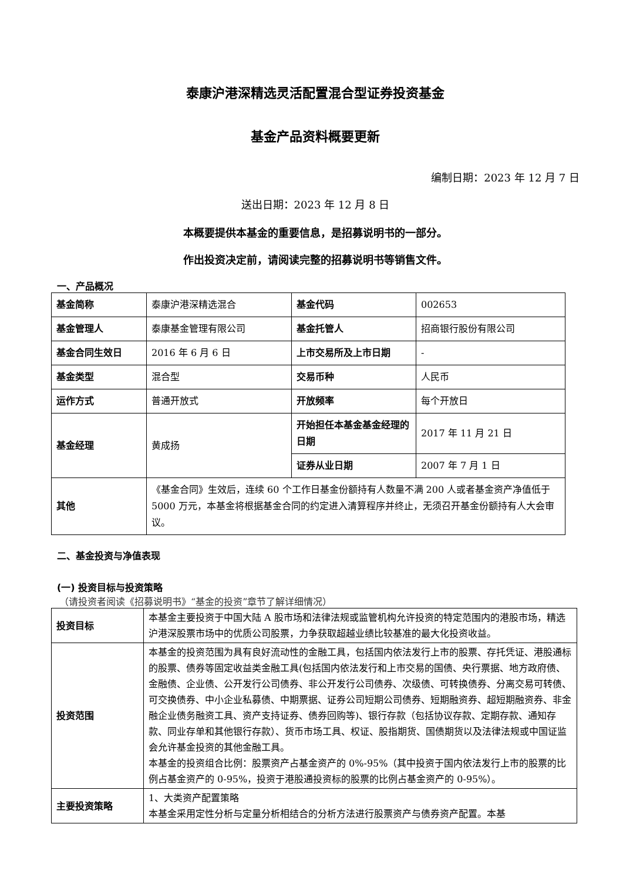泰康沪港深精选灵活配置混合型证券投资基金
基金产品资料概要更新
编制日期：2023 年 12 月 7 日
送出日期：2023 年 12 月 8 日
本概要提供本基金的重要信息，是招募说明书的一部分。
作出投资决定前，请阅读完整的招募说明书等销售文件。
一、产品概况
| 基金简称 | 泰康沪港深精选混合 | 基金代码 | 002653 |
| 基金管理人 | 泰康基金管理有限公司 | 基金托管人 | 招商银行股份有限公司 |
| 基金合同生效日 | 2016 年 6 月 6 日 | 上市交易所及上市日期 | - |
| 基金类型 | 混合型 | 交易币种 | 人民币 |
| 运作方式 | 普通开放式 | 开放频率 | 每个开放日 |
| 基金经理 | 黄成扬 | 开始担任本基金基金经理的日期 | 2017 年 11 月 21 日 |
| | | 证券从业日期 | 2007 年 7 月 1 日 |
| 其他 | 《基金合同》生效后，连续 60 个工作日基金份额持有人数量不满 200 人或者基金资产净值低于 5000 万元，本基金将根据基金合同的约定进入清算程序并终止，无须召开基金份额持有人大会审议。 | | |
二、基金投资与净值表现
(一) 投资目标与投资策略
（请投资者阅读《招募说明书》“基金的投资”章节了解详细情况）
| 投资目标 | 本基金主要投资于中国大陆 A 股市场和法律法规或监管机构允许投资的特定范围内的港股市场，精选沪港深股票市场中的优质公司股票，力争获取超越业绩比较基准的最大化投资收益。 |
| 投资范围 | 本基金的投资范围为具有良好流动性的金融工具，包括国内依法发行上市的股票、存托凭证、港股通标的股票、债券等固定收益类金融工具(包括国内依法发行和上市交易的国债、央行票据、地方政府债、金融债、企业债、公开发行公司债券、非公开发行公司债券、次级债、可转换债券、分离交易可转债、可交换债券、中小企业私募债、中期票据、证券公司短期公司债券、短期融资券、超短期融资券、非金融企业债务融资工具、资产支持证券、债券回购等)、银行存款（包括协议存款、定期存款、通知存款、同业存单和其他银行存款）、货币市场工具、权证、股指期货、国债期货以及法律法规或中国证监会允许基金投资的其他金融工具。 本基金的投资组合比例：股票资产占基金资产的 0%-95%（其中投资于国内依法发行上市的股票的比例占基金资产的 0-95%，投资于港股通投资标的股票的比例占基金资产的 0-95%）。 |
| 主要投资策略 | 1、大类资产配置策略 本基金采用定性分析与定量分析相结合的分析方法进行股票资产与债券资产配置。本基 |